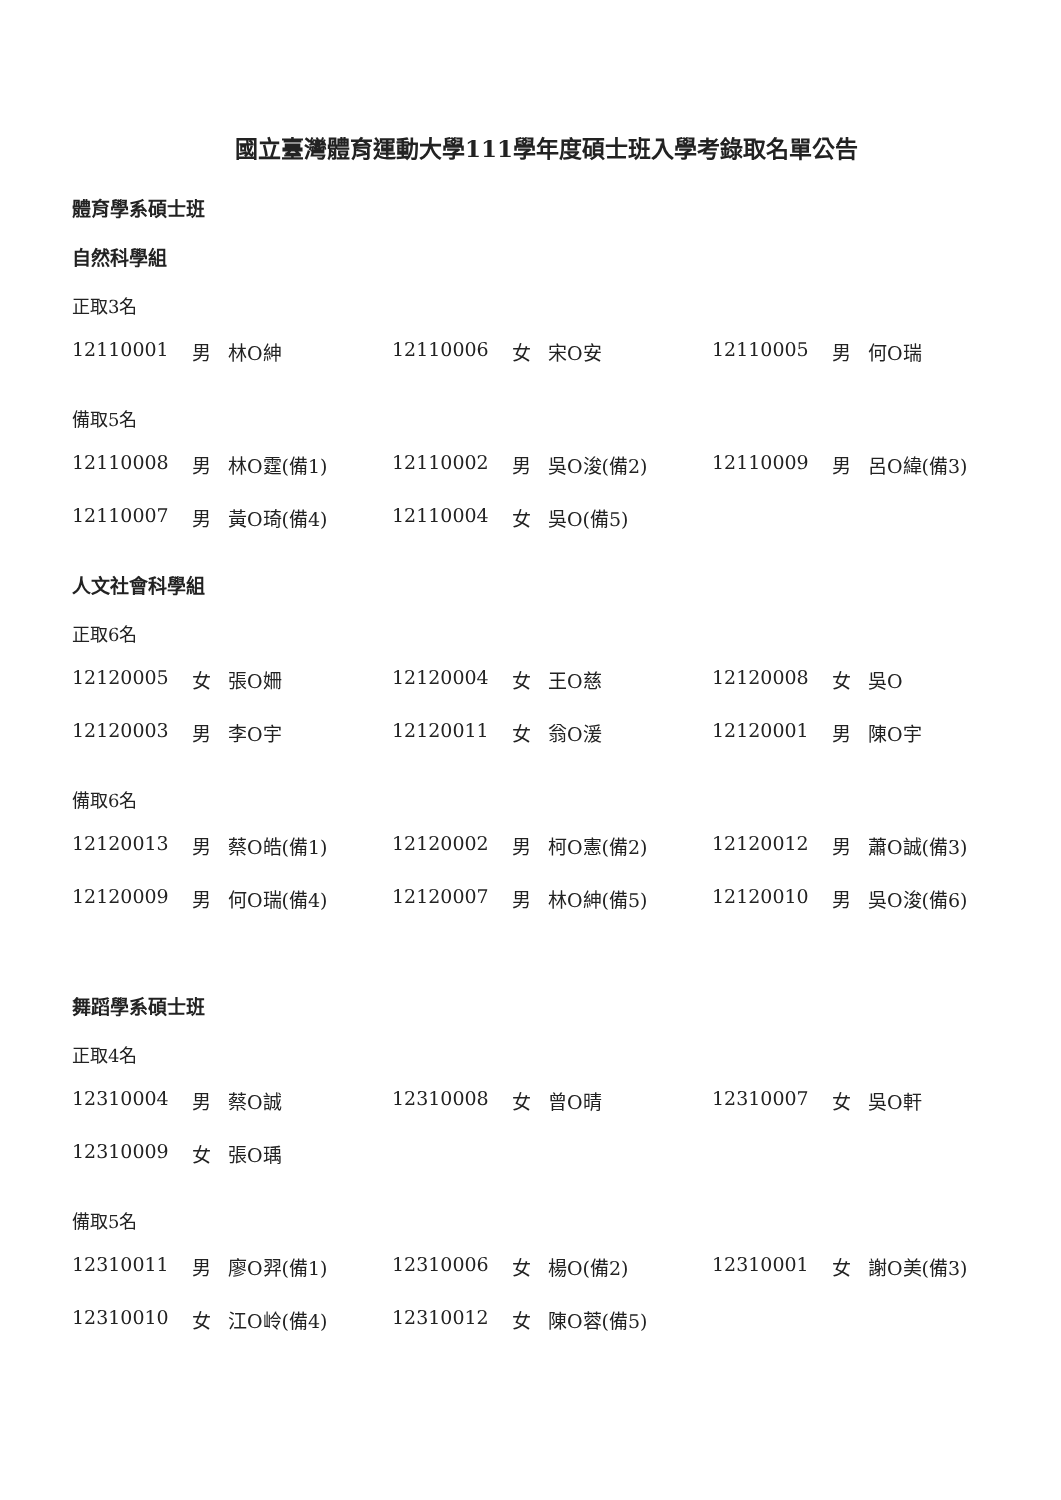國立臺灣體育運動大學111學年度碩士班入學考錄取名單公告
體育學系碩士班
自然科學組
正取3名
| 12110001 | 男 | 林O紳 | 12110006 | 女 | 宋O安 | 12110005 | 男 | 何O瑞 |
備取5名
| 12110008 | 男 | 林O霆(備1) | 12110002 | 男 | 吳O浚(備2) | 12110009 | 男 | 呂O緯(備3) |
| 12110007 | 男 | 黃O琦(備4) | 12110004 | 女 | 吳O(備5) | | | |
人文社會科學組
正取6名
| 12120005 | 女 | 張O姍 | 12120004 | 女 | 王O慈 | 12120008 | 女 | 吳O |
| 12120003 | 男 | 李O宇 | 12120011 | 女 | 翁O湲 | 12120001 | 男 | 陳O宇 |
備取6名
| 12120013 | 男 | 蔡O皓(備1) | 12120002 | 男 | 柯O憲(備2) | 12120012 | 男 | 蕭O誠(備3) |
| 12120009 | 男 | 何O瑞(備4) | 12120007 | 男 | 林O紳(備5) | 12120010 | 男 | 吳O浚(備6) |
舞蹈學系碩士班
正取4名
| 12310004 | 男 | 蔡O誠 | 12310008 | 女 | 曾O晴 | 12310007 | 女 | 吳O軒 |
| 12310009 | 女 | 張O瑀 | | | | | | |
備取5名
| 12310011 | 男 | 廖O羿(備1) | 12310006 | 女 | 楊O(備2) | 12310001 | 女 | 謝O美(備3) |
| 12310010 | 女 | 江O岭(備4) | 12310012 | 女 | 陳O蓉(備5) | | | |